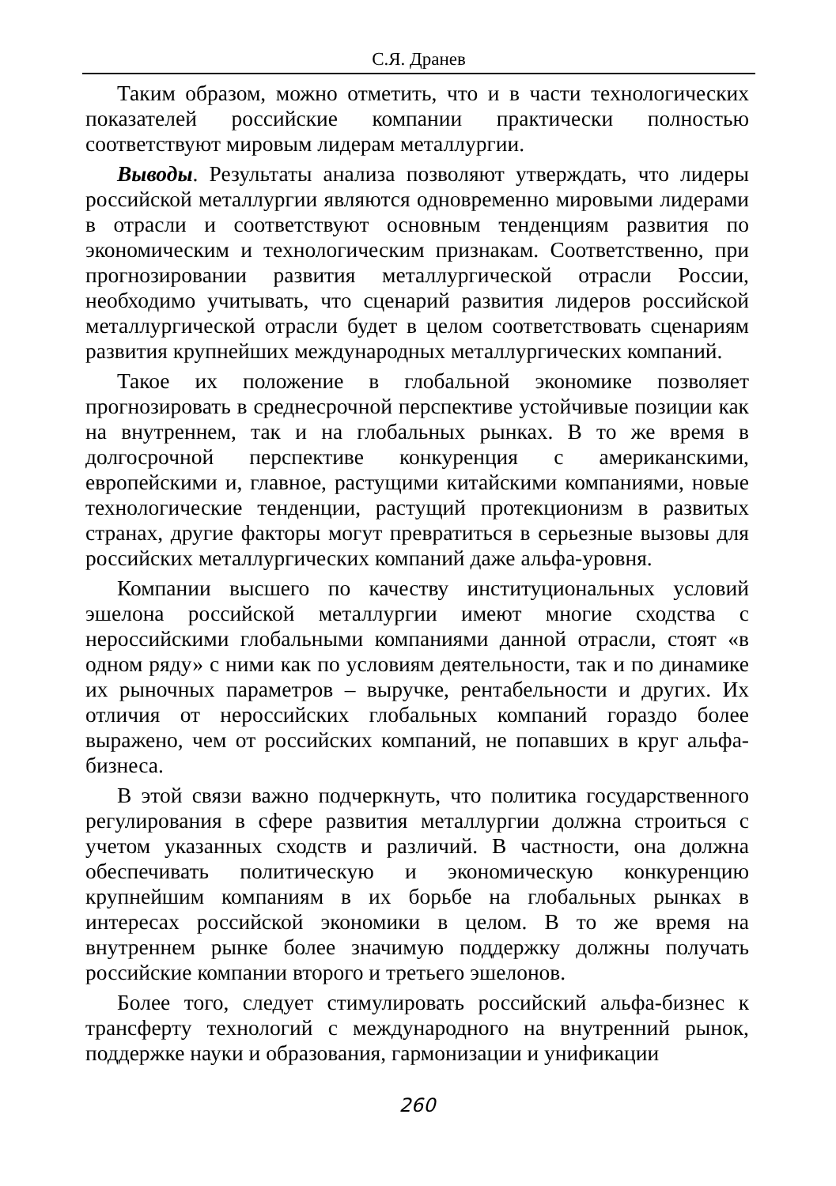С.Я. Дранев
Таким образом, можно отметить, что и в части технологических показателей российские компании практически полностью соответствуют мировым лидерам металлургии.
Выводы. Результаты анализа позволяют утверждать, что лидеры российской металлургии являются одновременно мировыми лидерами в отрасли и соответствуют основным тенденциям развития по экономическим и технологическим признакам. Соответственно, при прогнозировании развития металлургической отрасли России, необходимо учитывать, что сценарий развития лидеров российской металлургической отрасли будет в целом соответствовать сценариям развития крупнейших международных металлургических компаний.
Такое их положение в глобальной экономике позволяет прогнозировать в среднесрочной перспективе устойчивые позиции как на внутреннем, так и на глобальных рынках. В то же время в долгосрочной перспективе конкуренция с американскими, европейскими и, главное, растущими китайскими компаниями, новые технологические тенденции, растущий протекционизм в развитых странах, другие факторы могут превратиться в серьезные вызовы для российских металлургических компаний даже альфа-уровня.
Компании высшего по качеству институциональных условий эшелона российской металлургии имеют многие сходства с нероссийскими глобальными компаниями данной отрасли, стоят «в одном ряду» с ними как по условиям деятельности, так и по динамике их рыночных параметров – выручке, рентабельности и других. Их отличия от нероссийских глобальных компаний гораздо более выражено, чем от российских компаний, не попавших в круг альфа-бизнеса.
В этой связи важно подчеркнуть, что политика государственного регулирования в сфере развития металлургии должна строиться с учетом указанных сходств и различий. В частности, она должна обеспечивать политическую и экономическую конкуренцию крупнейшим компаниям в их борьбе на глобальных рынках в интересах российской экономики в целом. В то же время на внутреннем рынке более значимую поддержку должны получать российские компании второго и третьего эшелонов.
Более того, следует стимулировать российский альфа-бизнес к трансферту технологий с международного на внутренний рынок, поддержке науки и образования, гармонизации и унификации
260